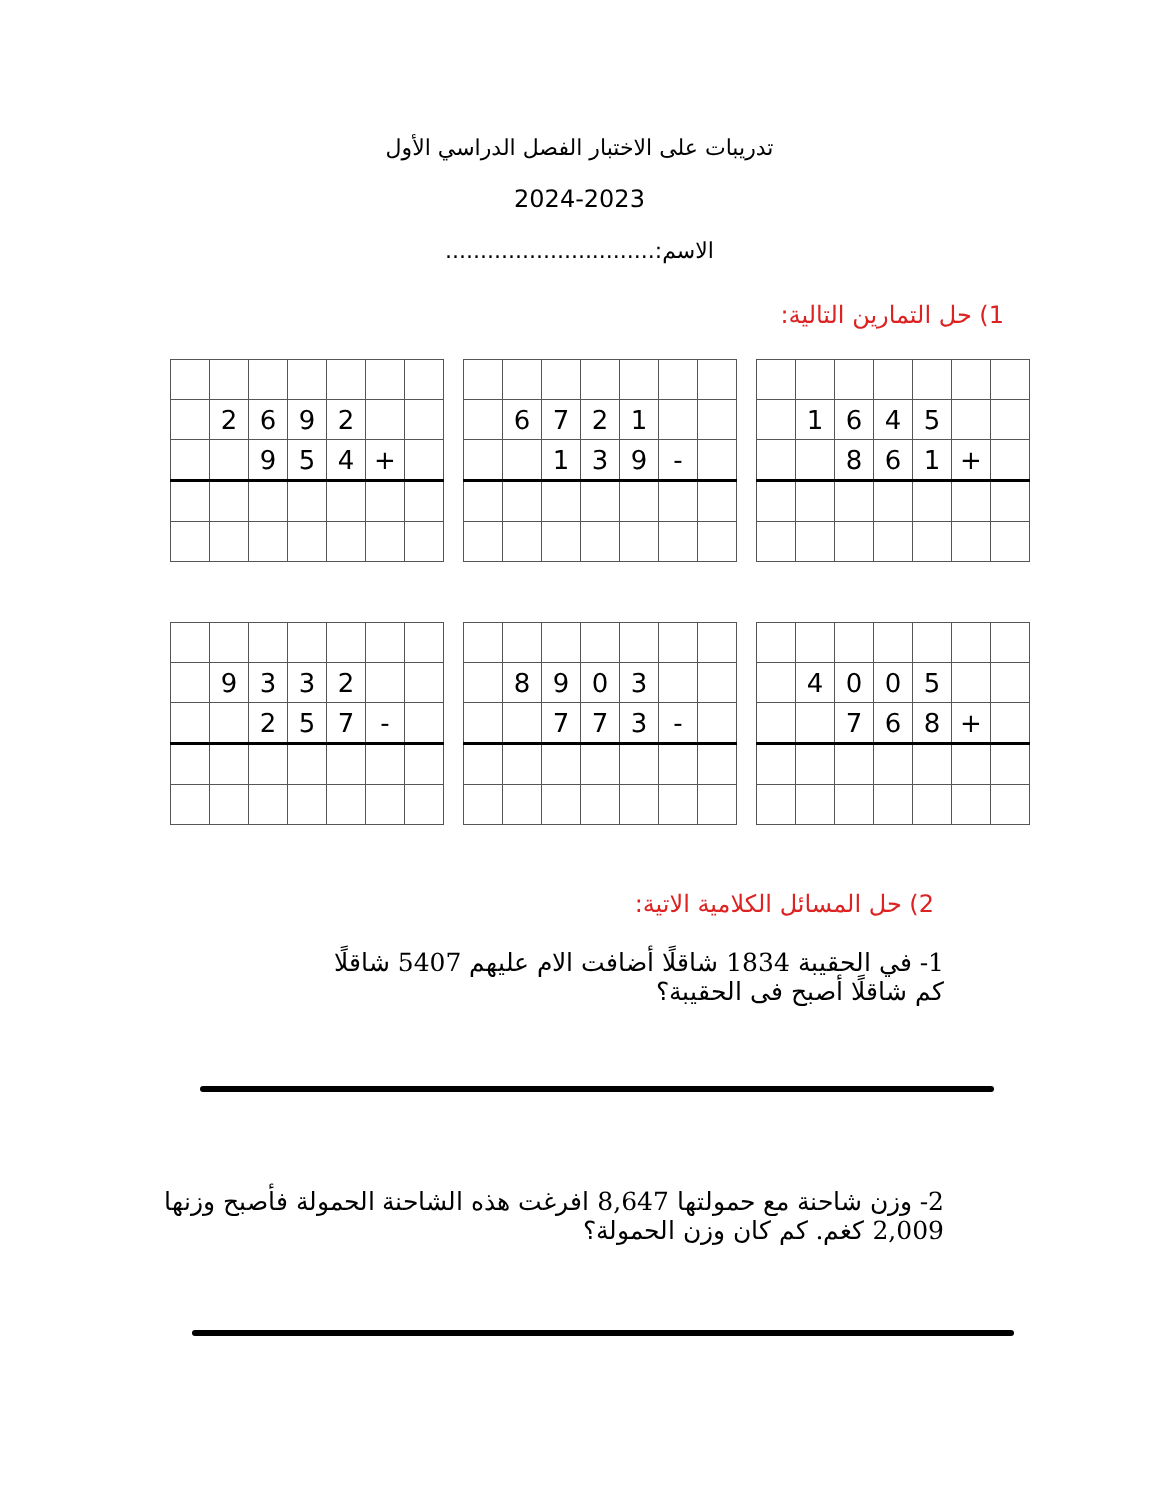تدريبات على الاختبار الفصل الدراسي الأول
2024-2023
الاسم:..............................
1) حل التمارين التالية:
| | 1 | 6 | 4 | 5 | | |
| | | 8 | 6 | 1 | + | |
| | 6 | 7 | 2 | 1 | | |
| | | 1 | 3 | 9 | - | |
| | 2 | 6 | 9 | 2 | | |
| | | 9 | 5 | 4 | + | |
| | 4 | 0 | 0 | 5 | | |
| | | 7 | 6 | 8 | + | |
| | 8 | 9 | 0 | 3 | | |
| | | 7 | 7 | 3 | - | |
| | 9 | 3 | 3 | 2 | | |
| | | 2 | 5 | 7 | - | |
2) حل المسائل الكلامية الاتية:
1- في الحقيبة 1834 شاقلًا أضافت الام عليهم 5407 شاقلًا
كم شاقلًا أصبح فى الحقيبة؟
2- وزن شاحنة مع حمولتها 8,647 افرغت هذه الشاحنة الحمولة فأصبح وزنها
2,009 كغم. كم كان وزن الحمولة؟